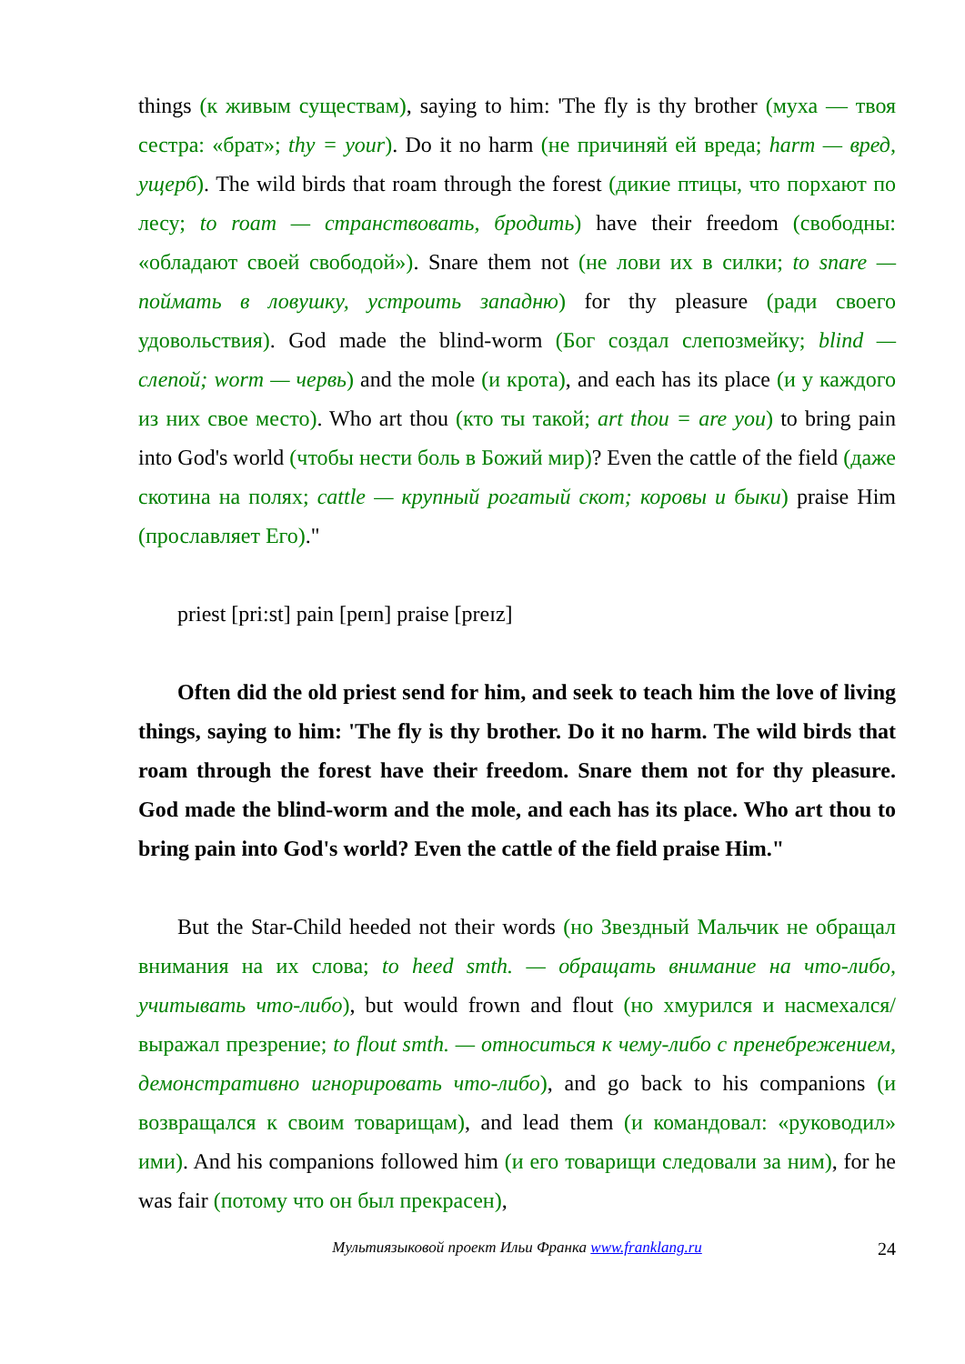things (к живым существам), saying to him: 'The fly is thy brother (муха — твоя сестра: «брат»; thy = your). Do it no harm (не причиняй ей вреда; harm — вред, ущерб). The wild birds that roam through the forest (дикие птицы, что порхают по лесу; to roam — странствовать, бродить) have their freedom (свободны: «обладают своей свободой»). Snare them not (не лови их в силки; to snare — поймать в ловушку, устроить западню) for thy pleasure (ради своего удовольствия). God made the blind-worm (Бог создал слепозмейку; blind — слепой; worm — червь) and the mole (и крота), and each has its place (и у каждого из них свое место). Who art thou (кто ты такой; art thou = are you) to bring pain into God's world (чтобы нести боль в Божий мир)? Even the cattle of the field (даже скотина на полях; cattle — крупный рогатый скот; коровы и быки) praise Him (прославляет Его)."
priest [pri:st] pain [peɪn] praise [preɪz]
Often did the old priest send for him, and seek to teach him the love of living things, saying to him: 'The fly is thy brother. Do it no harm. The wild birds that roam through the forest have their freedom. Snare them not for thy pleasure. God made the blind-worm and the mole, and each has its place. Who art thou to bring pain into God's world? Even the cattle of the field praise Him."
But the Star-Child heeded not their words (но Звездный Мальчик не обращал внимания на их слова; to heed smth. — обращать внимание на что-либо, учитывать что-либо), but would frown and flout (но хмурился и насмехался/выражал презрение; to flout smth. — относиться к чему-либо с пренебрежением, демонстративно игнорировать что-либо), and go back to his companions (и возвращался к своим товарищам), and lead them (и командовал: «руководил» ими). And his companions followed him (и его товарищи следовали за ним), for he was fair (потому что он был прекрасен),
Мультиязыковой проект Ильи Франка www.franklang.ru 24